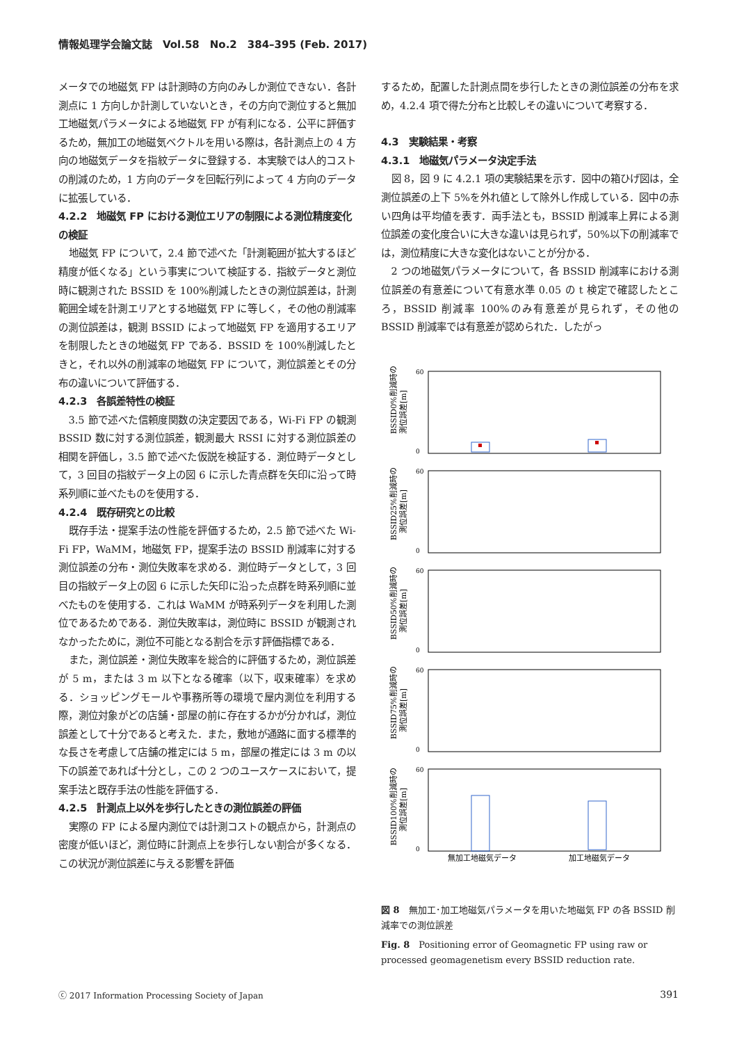情報処理学会論文誌　Vol.58　No.2　384–395 (Feb. 2017)
メータでの地磁気 FP は計測時の方向のみしか測位できない．各計測点に 1 方向しか計測していないとき，その方向で測位すると無加工地磁気パラメータによる地磁気 FP が有利になる．公平に評価するため，無加工の地磁気ベクトルを用いる際は，各計測点上の 4 方向の地磁気データを指紋データに登録する．本実験では人的コストの削減のため，1 方向のデータを回転行列によって 4 方向のデータに拡張している．
4.2.2　地磁気 FP における測位エリアの制限による測位精度変化の検証
地磁気 FP について，2.4 節で述べた「計測範囲が拡大するほど精度が低くなる」という事実について検証する．指紋データと測位時に観測された BSSID を 100%削減したときの測位誤差は，計測範囲全域を計測エリアとする地磁気 FP に等しく，その他の削減率の測位誤差は，観測 BSSID によって地磁気 FP を適用するエリアを制限したときの地磁気 FP である．BSSID を 100%削減したときと，それ以外の削減率の地磁気 FP について，測位誤差とその分布の違いについて評価する．
4.2.3　各誤差特性の検証
3.5 節で述べた信頼度関数の決定要因である，Wi-Fi FP の観測 BSSID 数に対する測位誤差，観測最大 RSSI に対する測位誤差の相関を評価し，3.5 節で述べた仮説を検証する．測位時データとして，3 回目の指紋データ上の図 6 に示した青点群を矢印に沿って時系列順に並べたものを使用する．
4.2.4　既存研究との比較
既存手法・提案手法の性能を評価するため，2.5 節で述べた Wi-Fi FP，WaMM，地磁気 FP，提案手法の BSSID 削減率に対する測位誤差の分布・測位失敗率を求める．測位時データとして，3 回目の指紋データ上の図 6 に示した矢印に沿った点群を時系列順に並べたものを使用する．これは WaMM が時系列データを利用した測位であるためである．測位失敗率は，測位時に BSSID が観測されなかったために，測位不可能となる割合を示す評価指標である．
また，測位誤差・測位失敗率を総合的に評価するため，測位誤差が 5 m，または 3 m 以下となる確率（以下，収束確率）を求める．ショッピングモールや事務所等の環境で屋内測位を利用する際，測位対象がどの店舗・部屋の前に存在するかが分かれば，測位誤差として十分であると考えた．また，敷地が通路に面する標準的な長さを考慮して店舗の推定には 5 m，部屋の推定には 3 m の以下の誤差であれば十分とし，この 2 つのユースケースにおいて，提案手法と既存手法の性能を評価する．
4.2.5　計測点上以外を歩行したときの測位誤差の評価
実際の FP による屋内測位では計測コストの観点から，計測点の密度が低いほど，測位時に計測点上を歩行しない割合が多くなる．この状況が測位誤差に与える影響を評価
するため，配置した計測点間を歩行したときの測位誤差の分布を求め，4.2.4 項で得た分布と比較しその違いについて考察する．
4.3　実験結果・考察
4.3.1　地磁気パラメータ決定手法
図 8，図 9 に 4.2.1 項の実験結果を示す．図中の箱ひげ図は，全測位誤差の上下 5%を外れ値として除外し作成している．図中の赤い四角は平均値を表す．両手法とも，BSSID 削減率上昇による測位誤差の変化度合いに大きな違いは見られず，50%以下の削減率では，測位精度に大きな変化はないことが分かる．
2 つの地磁気パラメータについて，各 BSSID 削減率における測位誤差の有意差について有意水準 0.05 の t 検定で確認したところ，BSSID 削減率 100%のみ有意差が見られず，その他の BSSID 削減率では有意差が認められた．したがっ
BSSID0%削減時の
測位誤差[m]
60
0
BSSID25%削減時の
測位誤差[m]
60
0
BSSID50%削減時の
測位誤差[m]
60
0
BSSID75%削減時の
測位誤差[m]
60
0
BSSID100%削減時の
測位誤差[m]
60
0
無加工地磁気データ
加工地磁気データ
図 8　無加工･加工地磁気パラメータを用いた地磁気 FP の各 BSSID 削減率での測位誤差
Fig. 8　Positioning error of Geomagnetic FP using raw or processed geomagenetism every BSSID reduction rate.
ⓒ 2017 Information Processing Society of Japan 391